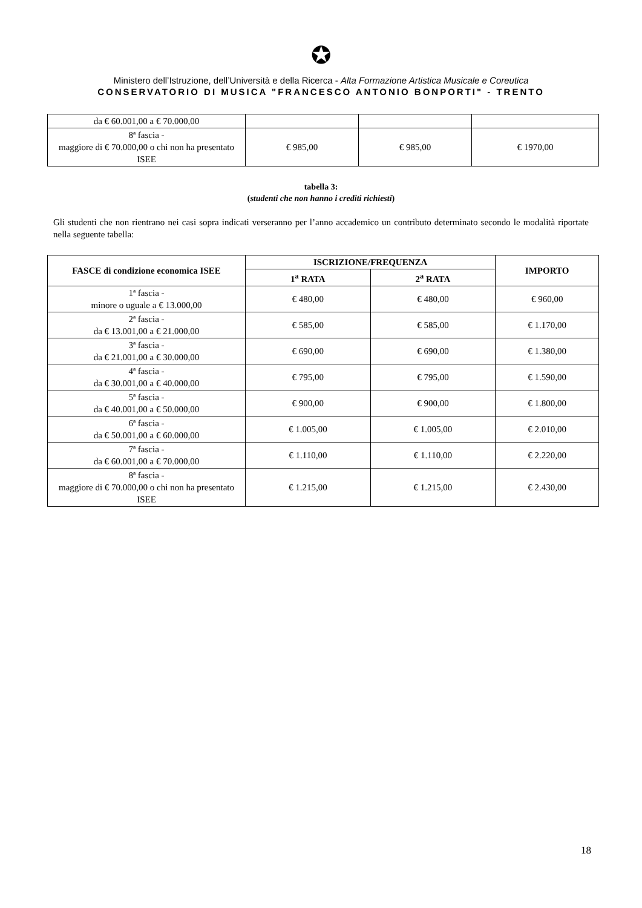✪
Ministero dell’Istruzione, dell’Università e della Ricerca - Alta Formazione Artistica Musicale e Coreutica
CONSERVATORIO DI MUSICA "FRANCESCO ANTONIO BONPORTI" - TRENTO
| da € 60.001,00 a € 70.000,00 | | | |
| 8ª fascia - maggiore di € 70.000,00 o chi non ha presentato ISEE | € 985,00 | € 985,00 | € 1970,00 |
tabella 3:
(studenti che non hanno i crediti richiesti)
Gli studenti che non rientrano nei casi sopra indicati verseranno per l’anno accademico un contributo determinato secondo le modalità riportate nella seguente tabella:
| FASCE di condizione economica ISEE | ISCRIZIONE/FREQUENZA | | IMPORTO |
| --- | --- | --- | --- |
| | 1<sup>a</sup> RATA | 2<sup>a</sup> RATA | |
| 1ª fascia - minore o uguale a € 13.000,00 | € 480,00 | € 480,00 | € 960,00 |
| 2ª fascia - da € 13.001,00 a € 21.000,00 | € 585,00 | € 585,00 | € 1.170,00 |
| 3ª fascia - da € 21.001,00 a € 30.000,00 | € 690,00 | € 690,00 | € 1.380,00 |
| 4ª fascia - da € 30.001,00 a € 40.000,00 | € 795,00 | € 795,00 | € 1.590,00 |
| 5ª fascia - da € 40.001,00 a € 50.000,00 | € 900,00 | € 900,00 | € 1.800,00 |
| 6ª fascia - da € 50.001,00 a € 60.000,00 | € 1.005,00 | € 1.005,00 | € 2.010,00 |
| 7ª fascia - da € 60.001,00 a € 70.000,00 | € 1.110,00 | € 1.110,00 | € 2.220,00 |
| 8ª fascia - maggiore di € 70.000,00 o chi non ha presentato ISEE | € 1.215,00 | € 1.215,00 | € 2.430,00 |
18